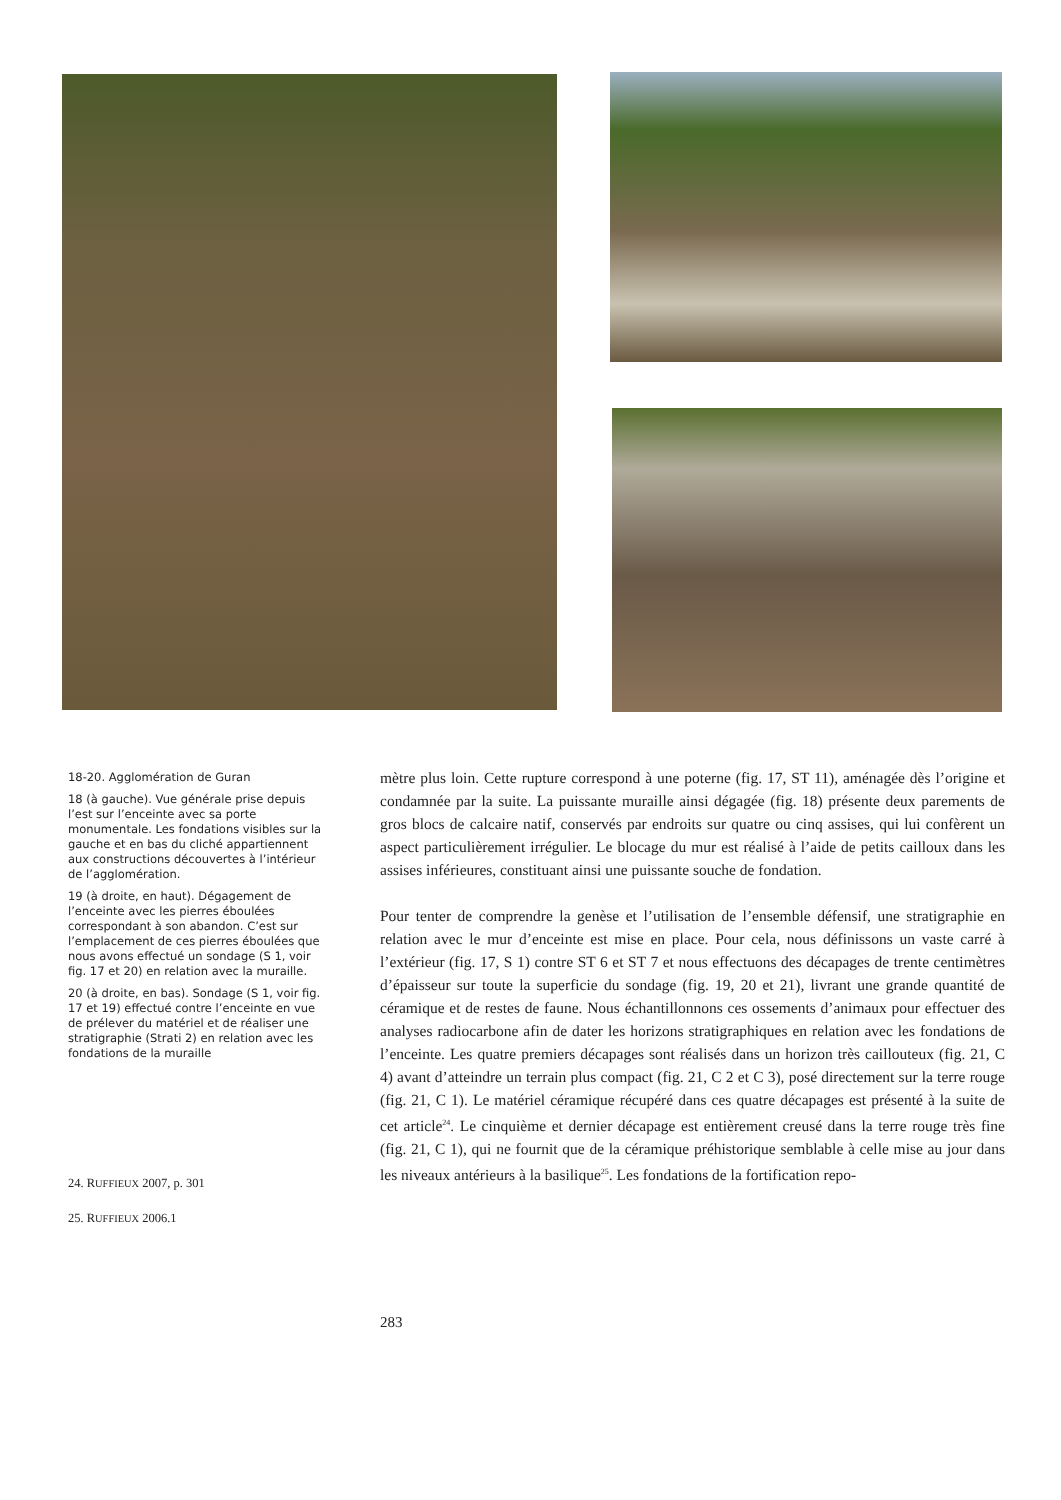18-20. Agglomération de Guran
18 (à gauche). Vue générale prise depuis l’est sur l’enceinte avec sa porte monumentale. Les fondations visibles sur la gauche et en bas du cliché appartiennent aux constructions découvertes à l’intérieur de l’agglomération.
19 (à droite, en haut). Dégagement de l’enceinte avec les pierres éboulées correspondant à son abandon. C’est sur l’emplacement de ces pierres éboulées que nous avons effectué un sondage (S 1, voir fig. 17 et 20) en relation avec la muraille.
20 (à droite, en bas). Sondage (S 1, voir fig. 17 et 19) effectué contre l’enceinte en vue de prélever du matériel et de réaliser une stratigraphie (Strati 2) en relation avec les fondations de la muraille
mètre plus loin. Cette rupture correspond à une poterne (fig. 17, ST 11), aménagée dès l’origine et condamnée par la suite. La puissante muraille ainsi dégagée (fig. 18) présente deux parements de gros blocs de calcaire natif, conservés par endroits sur quatre ou cinq assises, qui lui confèrent un aspect particulièrement irrégulier. Le blocage du mur est réalisé à l’aide de petits cailloux dans les assises inférieures, constituant ainsi une puissante souche de fondation.
Pour tenter de comprendre la genèse et l’utilisation de l’ensemble défensif, une stratigraphie en relation avec le mur d’enceinte est mise en place. Pour cela, nous définissons un vaste carré à l’extérieur (fig. 17, S 1) contre ST 6 et ST 7 et nous effectuons des décapages de trente centimètres d’épaisseur sur toute la superficie du sondage (fig. 19, 20 et 21), livrant une grande quantité de céramique et de restes de faune. Nous échantillonnons ces ossements d’animaux pour effectuer des analyses radiocarbone afin de dater les horizons stratigraphiques en relation avec les fondations de l’enceinte. Les quatre premiers décapages sont réalisés dans un horizon très caillouteux (fig. 21, C 4) avant d’atteindre un terrain plus compact (fig. 21, C 2 et C 3), posé directement sur la terre rouge (fig. 21, C 1). Le matériel céramique récupéré dans ces quatre décapages est présenté à la suite de cet article<sup>24</sup>. Le cinquième et dernier décapage est entièrement creusé dans la terre rouge très fine (fig. 21, C 1), qui ne fournit que de la céramique préhistorique semblable à celle mise au jour dans les niveaux antérieurs à la basilique<sup>25</sup>. Les fondations de la fortification repo-
24. RUFFIEUX 2007, p. 301
25. RUFFIEUX 2006.1
283